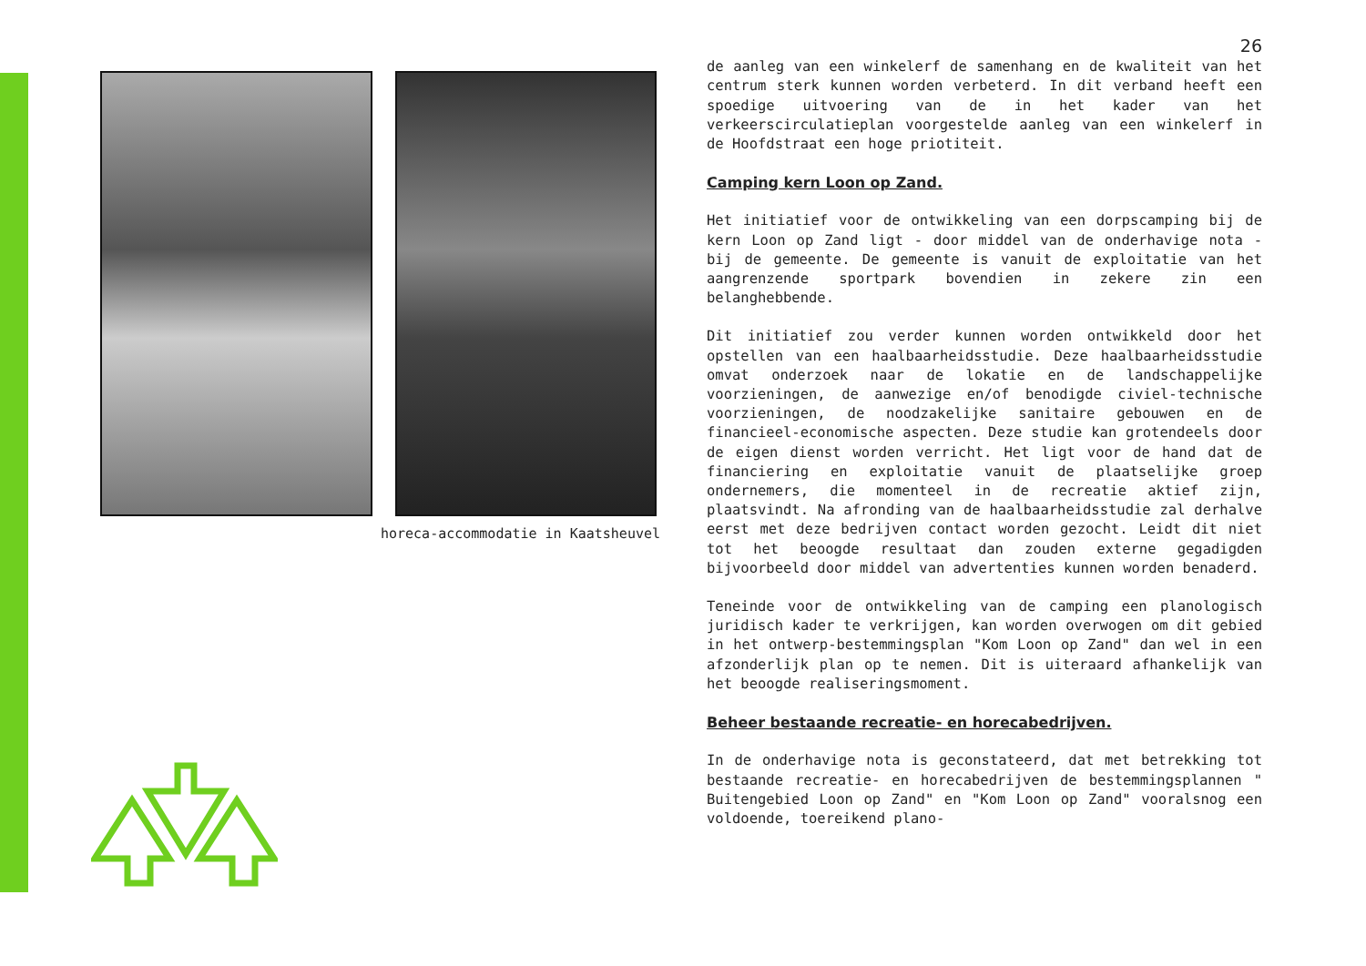horeca-accommodatie in Kaatsheuvel
26
de aanleg van een winkelerf de samenhang en de kwaliteit van het centrum sterk kunnen worden verbeterd. In dit verband heeft een spoedige uitvoering van de in het kader van het verkeerscirculatieplan voorgestelde aanleg van een winkelerf in de Hoofdstraat een hoge priotiteit.
Camping kern Loon op Zand.
Het initiatief voor de ontwikkeling van een dorpscamping bij de kern Loon op Zand ligt - door middel van de onderhavige nota - bij de gemeente. De gemeente is vanuit de exploitatie van het aangrenzende sportpark bovendien in zekere zin een belanghebbende.
Dit initiatief zou verder kunnen worden ontwikkeld door het opstellen van een haalbaarheidsstudie. Deze haalbaarheidsstudie omvat onderzoek naar de lokatie en de landschappelijke voorzieningen, de aanwezige en/of benodigde civiel-technische voorzieningen, de noodzakelijke sanitaire gebouwen en de financieel-economische aspecten. Deze studie kan grotendeels door de eigen dienst worden verricht. Het ligt voor de hand dat de financiering en exploitatie vanuit de plaatselijke groep ondernemers, die momenteel in de recreatie aktief zijn, plaatsvindt. Na afronding van de haalbaarheidsstudie zal derhalve eerst met deze bedrijven contact worden gezocht. Leidt dit niet tot het beoogde resultaat dan zouden externe gegadigden bijvoorbeeld door middel van advertenties kunnen worden benaderd.
Teneinde voor de ontwikkeling van de camping een planologisch juridisch kader te verkrijgen, kan worden overwogen om dit gebied in het ontwerp-bestemmingsplan "Kom Loon op Zand" dan wel in een afzonderlijk plan op te nemen. Dit is uiteraard afhankelijk van het beoogde realiseringsmoment.
Beheer bestaande recreatie- en horecabedrijven.
In de onderhavige nota is geconstateerd, dat met betrekking tot bestaande recreatie- en horecabedrijven de bestemmingsplannen " Buitengebied Loon op Zand" en "Kom Loon op Zand" vooralsnog een voldoende, toereikend plano-